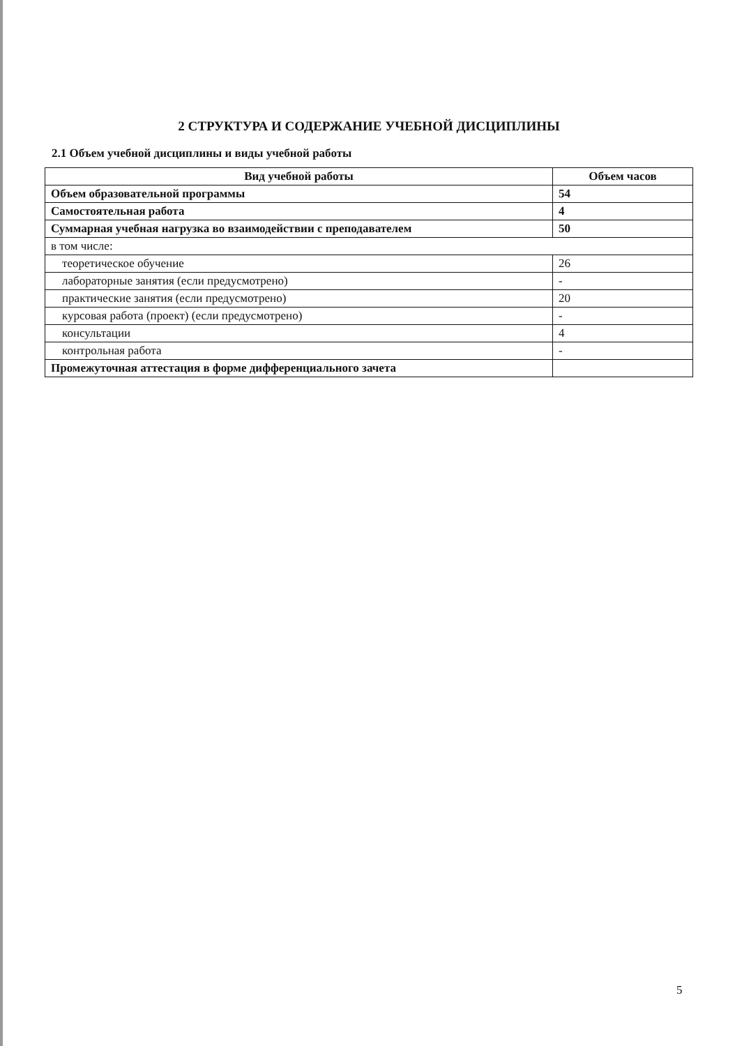2 СТРУКТУРА И СОДЕРЖАНИЕ УЧЕБНОЙ ДИСЦИПЛИНЫ
2.1 Объем учебной дисциплины и виды учебной работы
| Вид учебной работы | Объем часов |
| --- | --- |
| Объем образовательной программы | 54 |
| Самостоятельная работа | 4 |
| Суммарная учебная нагрузка во взаимодействии с преподавателем | 50 |
| в том числе: | |
| теоретическое обучение | 26 |
| лабораторные занятия (если предусмотрено) | - |
| практические занятия (если предусмотрено) | 20 |
| курсовая работа (проект) (если предусмотрено) | - |
| консультации | 4 |
| контрольная работа | - |
| Промежуточная аттестация в форме дифференциального зачета | |
5